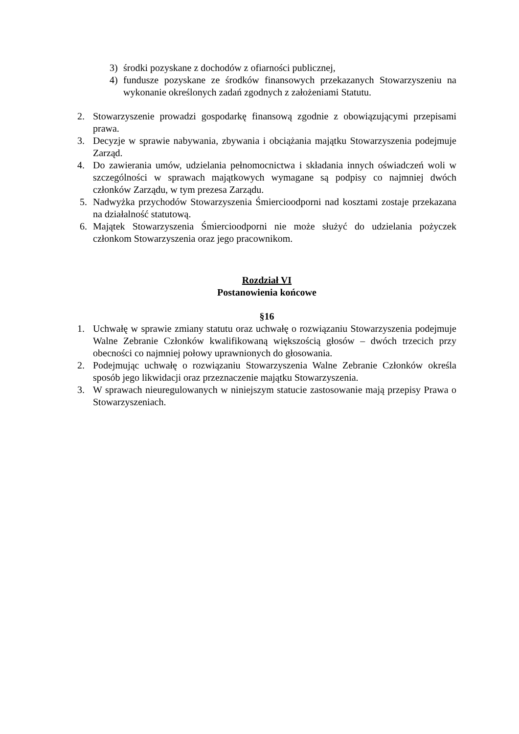3) środki pozyskane z dochodów z ofiarności publicznej,
4) fundusze pozyskane ze środków finansowych przekazanych Stowarzyszeniu na wykonanie określonych zadań zgodnych z założeniami Statutu.
2. Stowarzyszenie prowadzi gospodarkę finansową zgodnie z obowiązującymi przepisami prawa.
3. Decyzje w sprawie nabywania, zbywania i obciążania majątku Stowarzyszenia podejmuje Zarząd.
4. Do zawierania umów, udzielania pełnomocnictwa i składania innych oświadczeń woli w szczególności w sprawach majątkowych wymagane są podpisy co najmniej dwóch członków Zarządu, w tym prezesa Zarządu.
5. Nadwyżka przychodów Stowarzyszenia Śmiercioodporni nad kosztami zostaje przekazana na działalność statutową.
6. Majątek Stowarzyszenia Śmiercioodporni nie może służyć do udzielania pożyczek członkom Stowarzyszenia oraz jego pracownikom.
Rozdział VI
Postanowienia końcowe
§16
1. Uchwałę w sprawie zmiany statutu oraz uchwałę o rozwiązaniu Stowarzyszenia podejmuje Walne Zebranie Członków kwalifikowaną większością głosów – dwóch trzecich przy obecności co najmniej połowy uprawnionych do głosowania.
2. Podejmując uchwałę o rozwiązaniu Stowarzyszenia Walne Zebranie Członków określa sposób jego likwidacji oraz przeznaczenie majątku Stowarzyszenia.
3. W sprawach nieuregulowanych w niniejszym statucie zastosowanie mają przepisy Prawa o Stowarzyszeniach.